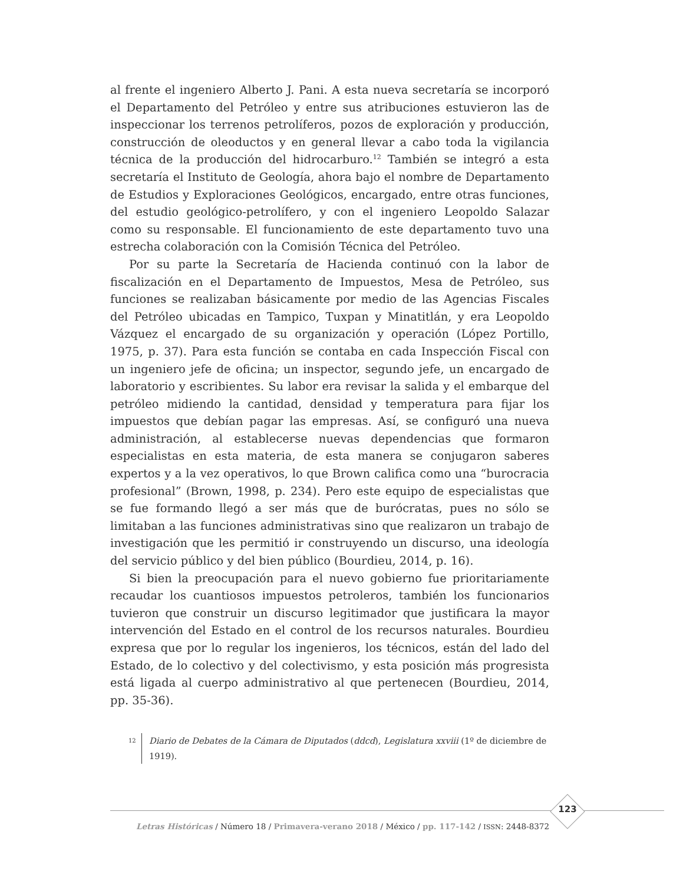al frente el ingeniero Alberto J. Pani. A esta nueva secretaría se incorporó el Departamento del Petróleo y entre sus atribuciones estuvieron las de inspeccionar los terrenos petrolíferos, pozos de exploración y producción, construcción de oleoductos y en general llevar a cabo toda la vigilancia técnica de la producción del hidrocarburo.<sup>12</sup> También se integró a esta secretaría el Instituto de Geología, ahora bajo el nombre de Departamento de Estudios y Exploraciones Geológicos, encargado, entre otras funciones, del estudio geológico-petrolífero, y con el ingeniero Leopoldo Salazar como su responsable. El funcionamiento de este departamento tuvo una estrecha colaboración con la Comisión Técnica del Petróleo.
Por su parte la Secretaría de Hacienda continuó con la labor de fiscalización en el Departamento de Impuestos, Mesa de Petróleo, sus funciones se realizaban básicamente por medio de las Agencias Fiscales del Petróleo ubicadas en Tampico, Tuxpan y Minatitlán, y era Leopoldo Vázquez el encargado de su organización y operación (López Portillo, 1975, p. 37). Para esta función se contaba en cada Inspección Fiscal con un ingeniero jefe de oficina; un inspector, segundo jefe, un encargado de laboratorio y escribientes. Su labor era revisar la salida y el embarque del petróleo midiendo la cantidad, densidad y temperatura para fijar los impuestos que debían pagar las empresas. Así, se configuró una nueva administración, al establecerse nuevas dependencias que formaron especialistas en esta materia, de esta manera se conjugaron saberes expertos y a la vez operativos, lo que Brown califica como una “burocracia profesional” (Brown, 1998, p. 234). Pero este equipo de especialistas que se fue formando llegó a ser más que de burócratas, pues no sólo se limitaban a las funciones administrativas sino que realizaron un trabajo de investigación que les permitió ir construyendo un discurso, una ideología del servicio público y del bien público (Bourdieu, 2014, p. 16).
Si bien la preocupación para el nuevo gobierno fue prioritariamente recaudar los cuantiosos impuestos petroleros, también los funcionarios tuvieron que construir un discurso legitimador que justificara la mayor intervención del Estado en el control de los recursos naturales. Bourdieu expresa que por lo regular los ingenieros, los técnicos, están del lado del Estado, de lo colectivo y del colectivismo, y esta posición más progresista está ligada al cuerpo administrativo al que pertenecen (Bourdieu, 2014, pp. 35-36).
12 Diario de Debates de la Cámara de Diputados (ddcd), Legislatura xxviii (1º de diciembre de 1919).
123
Letras Históricas / Número 18 / Primavera-verano 2018 / México / pp. 117-142 / ISSN: 2448-8372